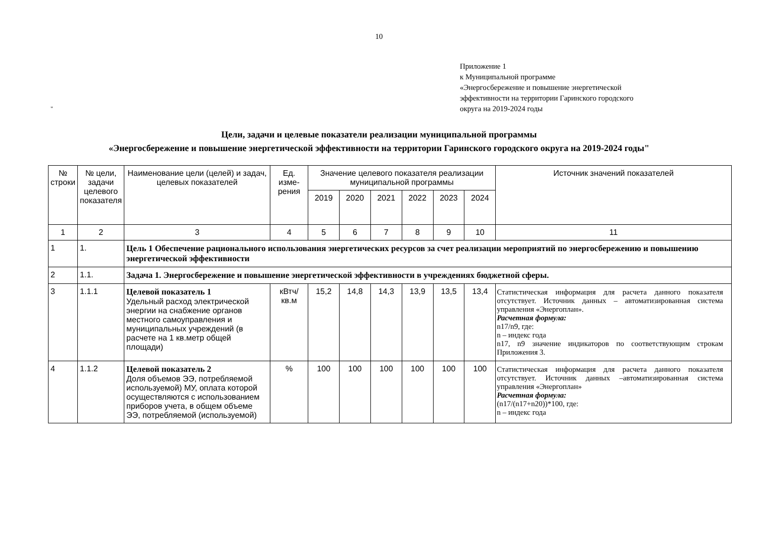10
Приложение 1
к Муниципальной программе
«Энергосбережение и повышение энергетической
эффективности на территории Гаринского городского
округа на 2019-2024 годы
"
Цели, задачи и целевые показатели реализации муниципальной программы
«Энергосбережение и повышение энергетической эффективности на территории Гаринского городского округа на 2019-2024 годы"
| № строки | № цели, задачи целевого показателя | Наименование цели (целей) и задач, целевых показателей | Ед. изме-рения | Значение целевого показателя реализации муниципальной программы | | | | | | Источник значений показателей |
| --- | --- | --- | --- | --- | --- | --- | --- | --- | --- | --- |
| | | | | 2019 | 2020 | 2021 | 2022 | 2023 | 2024 | |
| 1 | 2 | 3 | 4 | 5 | 6 | 7 | 8 | 9 | 10 | 11 |
| 1 | 1. | Цель 1 Обеспечение рационального использования энергетических ресурсов за счет реализации мероприятий по энергосбережению и повышению энергетической эффективности | | | | | | | | |
| 2 | 1.1. | Задача 1. Энергосбережение и повышение энергетической эффективности в учреждениях бюджетной сферы. | | | | | | | | |
| 3 | 1.1.1 | Целевой показатель 1 Удельный расход электрической энергии на снабжение органов местного самоуправления и муниципальных учреждений (в расчете на 1 кв.метр общей площади) | кВтч/ кв.м | 15,2 | 14,8 | 14,3 | 13,9 | 13,5 | 13,4 | Статистическая информация для расчета данного показателя отсутствует. Источник данных – автоматизированная система управления «Энергоплан». Расчетная формула: n17/n9, где: n – индекс года n17, n9 значение индикаторов по соответствующим строкам Приложения 3. |
| 4 | 1.1.2 | Целевой показатель 2 Доля объемов ЭЭ, потребляемой используемой) МУ, оплата которой осуществляются с использованием приборов учета, в общем объеме ЭЭ, потребляемой (используемой) | % | 100 | 100 | 100 | 100 | 100 | 100 | Статистическая информация для расчета данного показателя отсутствует. Источник данных –автоматизированная система управления «Энергоплан» Расчетная формула: (n17/(n17+n20))*100, где: n – индекс года |